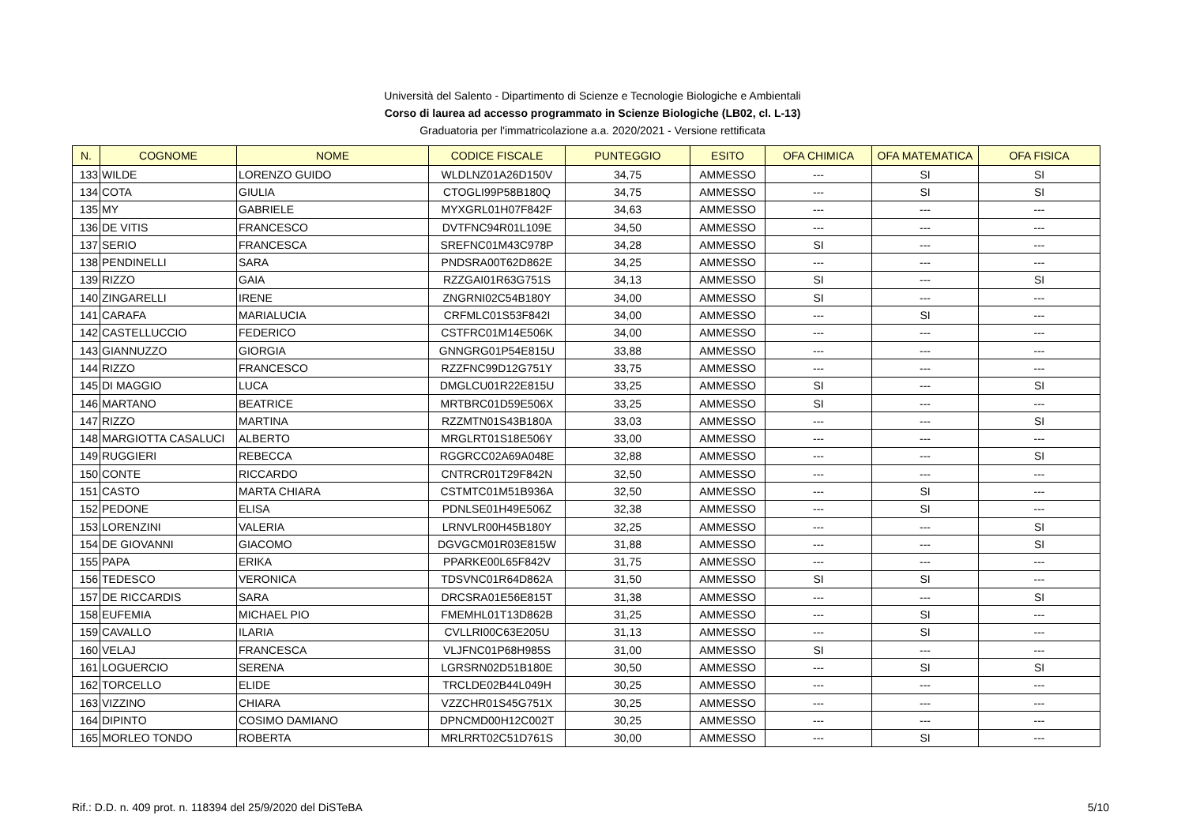Università del Salento - Dipartimento di Scienze e Tecnologie Biologiche e Ambientali
Corso di laurea ad accesso programmato in Scienze Biologiche (LB02, cl. L-13)
Graduatoria per l'immatricolazione a.a. 2020/2021 - Versione rettificata
| N. | COGNOME | NOME | CODICE FISCALE | PUNTEGGIO | ESITO | OFA CHIMICA | OFA MATEMATICA | OFA FISICA |
| --- | --- | --- | --- | --- | --- | --- | --- | --- |
| 133 | WILDE | LORENZO GUIDO | WLDLNZ01A26D150V | 34,75 | AMMESSO | --- | SI | SI |
| 134 | COTA | GIULIA | CTOGLI99P58B180Q | 34,75 | AMMESSO | --- | SI | SI |
| 135 | MY | GABRIELE | MYXGRL01H07F842F | 34,63 | AMMESSO | --- | --- | --- |
| 136 | DE VITIS | FRANCESCO | DVTFNC94R01L109E | 34,50 | AMMESSO | --- | --- | --- |
| 137 | SERIO | FRANCESCA | SREFNC01M43C978P | 34,28 | AMMESSO | SI | --- | --- |
| 138 | PENDINELLI | SARA | PNDSRA00T62D862E | 34,25 | AMMESSO | --- | --- | --- |
| 139 | RIZZO | GAIA | RZZGAI01R63G751S | 34,13 | AMMESSO | SI | --- | SI |
| 140 | ZINGARELLI | IRENE | ZNGRNI02C54B180Y | 34,00 | AMMESSO | SI | --- | --- |
| 141 | CARAFA | MARIALUCIA | CRFMLC01S53F842I | 34,00 | AMMESSO | --- | SI | --- |
| 142 | CASTELLUCCIO | FEDERICO | CSTFRC01M14E506K | 34,00 | AMMESSO | --- | --- | --- |
| 143 | GIANNUZZO | GIORGIA | GNNGRG01P54E815U | 33,88 | AMMESSO | --- | --- | --- |
| 144 | RIZZO | FRANCESCO | RZZFNC99D12G751Y | 33,75 | AMMESSO | --- | --- | --- |
| 145 | DI MAGGIO | LUCA | DMGLCU01R22E815U | 33,25 | AMMESSO | SI | --- | SI |
| 146 | MARTANO | BEATRICE | MRTBRC01D59E506X | 33,25 | AMMESSO | SI | --- | --- |
| 147 | RIZZO | MARTINA | RZZMTN01S43B180A | 33,03 | AMMESSO | --- | --- | SI |
| 148 | MARGIOTTA CASALUCI | ALBERTO | MRGLRT01S18E506Y | 33,00 | AMMESSO | --- | --- | --- |
| 149 | RUGGIERI | REBECCA | RGGRCC02A69A048E | 32,88 | AMMESSO | --- | --- | SI |
| 150 | CONTE | RICCARDO | CNTRCR01T29F842N | 32,50 | AMMESSO | --- | --- | --- |
| 151 | CASTO | MARTA CHIARA | CSTMTC01M51B936A | 32,50 | AMMESSO | --- | SI | --- |
| 152 | PEDONE | ELISA | PDNLSE01H49E506Z | 32,38 | AMMESSO | --- | SI | --- |
| 153 | LORENZINI | VALERIA | LRNVLR00H45B180Y | 32,25 | AMMESSO | --- | --- | SI |
| 154 | DE GIOVANNI | GIACOMO | DGVGCM01R03E815W | 31,88 | AMMESSO | --- | --- | SI |
| 155 | PAPA | ERIKA | PPARKE00L65F842V | 31,75 | AMMESSO | --- | --- | --- |
| 156 | TEDESCO | VERONICA | TDSVNC01R64D862A | 31,50 | AMMESSO | SI | SI | --- |
| 157 | DE RICCARDIS | SARA | DRCSRA01E56E815T | 31,38 | AMMESSO | --- | --- | SI |
| 158 | EUFEMIA | MICHAEL PIO | FMEMHL01T13D862B | 31,25 | AMMESSO | --- | SI | --- |
| 159 | CAVALLO | ILARIA | CVLLRI00C63E205U | 31,13 | AMMESSO | --- | SI | --- |
| 160 | VELAJ | FRANCESCA | VLJFNC01P68H985S | 31,00 | AMMESSO | SI | --- | --- |
| 161 | LOGUERCIO | SERENA | LGRSRN02D51B180E | 30,50 | AMMESSO | --- | SI | SI |
| 162 | TORCELLO | ELIDE | TRCLDE02B44L049H | 30,25 | AMMESSO | --- | --- | --- |
| 163 | VIZZINO | CHIARA | VZZCHR01S45G751X | 30,25 | AMMESSO | --- | --- | --- |
| 164 | DIPINTO | COSIMO DAMIANO | DPNCMD00H12C002T | 30,25 | AMMESSO | --- | --- | --- |
| 165 | MORLEO TONDO | ROBERTA | MRLRRT02C51D761S | 30,00 | AMMESSO | --- | SI | --- |
Rif.: D.D. n. 409 prot. n. 118394 del 25/9/2020 del DiSTeBA 5/10